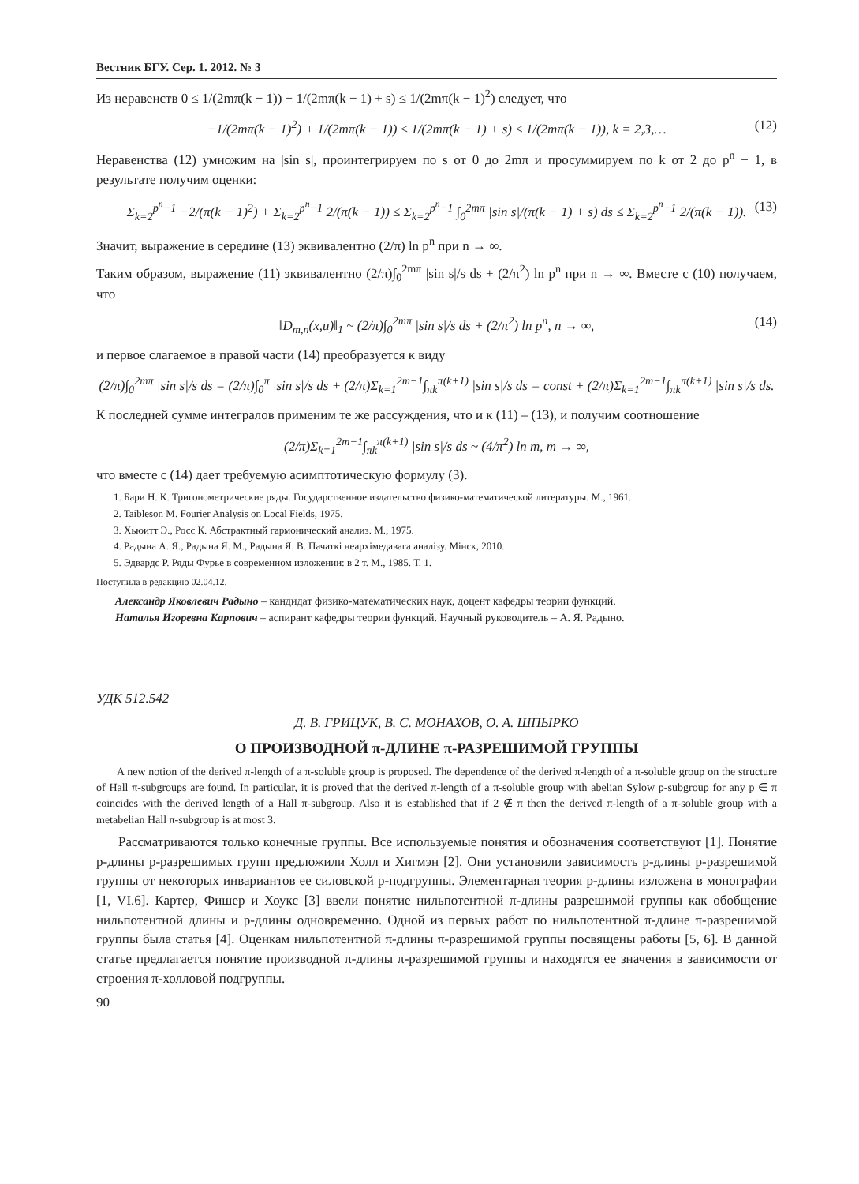Вестник БГУ. Сер. 1. 2012. № 3
Из неравенств 0 ≤ 1/(2mπ(k − 1)) − 1/(2mπ(k − 1) + s) ≤ 1/(2mπ(k − 1)<sup>2</sup>) следует, что
−1/(2mπ(k − 1)<sup>2</sup>) + 1/(2mπ(k − 1)) ≤ 1/(2mπ(k − 1) + s) ≤ 1/(2mπ(k − 1)), k = 2,3,… (12)
Неравенства (12) умножим на |sin s|, проинтегрируем по s от 0 до 2mπ и просуммируем по k от 2 до p<sup>n</sup> − 1, в результате получим оценки:
Σ<sub>k=2</sub><sup>p<sup>n</sup>−1</sup> −2/(π(k − 1)<sup>2</sup>) + Σ<sub>k=2</sub><sup>p<sup>n</sup>−1</sup> 2/(π(k − 1)) ≤ Σ<sub>k=2</sub><sup>p<sup>n</sup>−1</sup> ∫<sub>0</sub><sup>2mπ</sup> |sin s|/(π(k − 1) + s) ds ≤ Σ<sub>k=2</sub><sup>p<sup>n</sup>−1</sup> 2/(π(k − 1)). (13)
Значит, выражение в середине (13) эквивалентно (2/π) ln p<sup>n</sup> при n → ∞.
Таким образом, выражение (11) эквивалентно (2/π)∫<sub>0</sub><sup>2mπ</sup> |sin s|/s ds + (2/π<sup>2</sup>) ln p<sup>n</sup> при n → ∞. Вместе с (10) получаем, что
‖D<sub>m,n</sub>(x,u)‖<sub>1</sub> ~ (2/π)∫<sub>0</sub><sup>2mπ</sup> |sin s|/s ds + (2/π<sup>2</sup>) ln p<sup>n</sup>, n → ∞, (14)
и первое слагаемое в правой части (14) преобразуется к виду
(2/π)∫<sub>0</sub><sup>2mπ</sup> |sin s|/s ds = (2/π)∫<sub>0</sub><sup>π</sup> |sin s|/s ds + (2/π)Σ<sub>k=1</sub><sup>2m−1</sup>∫<sub>πk</sub><sup>π(k+1)</sup> |sin s|/s ds = const + (2/π)Σ<sub>k=1</sub><sup>2m−1</sup>∫<sub>πk</sub><sup>π(k+1)</sup> |sin s|/s ds.
К последней сумме интегралов применим те же рассуждения, что и к (11) – (13), и получим соотношение
(2/π)Σ<sub>k=1</sub><sup>2m−1</sup>∫<sub>πk</sub><sup>π(k+1)</sup> |sin s|/s ds ~ (4/π<sup>2</sup>) ln m, m → ∞,
что вместе с (14) дает требуемую асимптотическую формулу (3).
1. Бари Н. К. Тригонометрические ряды. Государственное издательство физико-математической литературы. М., 1961.
2. Taibleson M. Fourier Analysis on Local Fields, 1975.
3. Хьюитт Э., Росс К. Абстрактный гармонический анализ. М., 1975.
4. Радына А. Я., Радына Я. М., Радына Я. В. Пачаткі неархімедавага аналізу. Мінск, 2010.
5. Эдвардс Р. Ряды Фурье в современном изложении: в 2 т. М., 1985. Т. 1.
Поступила в редакцию 02.04.12.
Александр Яковлевич Радыно – кандидат физико-математических наук, доцент кафедры теории функций.
Наталья Игоревна Карпович – аспирант кафедры теории функций. Научный руководитель – А. Я. Радыно.
УДК 512.542
Д. В. ГРИЦУК, В. С. МОНАХОВ, О. А. ШПЫРКО
О ПРОИЗВОДНОЙ π-ДЛИНЕ π-РАЗРЕШИМОЙ ГРУППЫ
A new notion of the derived π-length of a π-soluble group is proposed. The dependence of the derived π-length of a π-soluble group on the structure of Hall π-subgroups are found. In particular, it is proved that the derived π-length of a π-soluble group with abelian Sylow p-subgroup for any p ∈ π coincides with the derived length of a Hall π-subgroup. Also it is established that if 2 ∉ π then the derived π-length of a π-soluble group with a metabelian Hall π-subgroup is at most 3.
Рассматриваются только конечные группы. Все используемые понятия и обозначения соответствуют [1]. Понятие p-длины p-разрешимых групп предложили Холл и Хигмэн [2]. Они установили зависимость p-длины p-разрешимой группы от некоторых инвариантов ее силовской p-подгруппы. Элементарная теория p-длины изложена в монографии [1, VI.6]. Картер, Фишер и Хоукс [3] ввели понятие нильпотентной π-длины разрешимой группы как обобщение нильпотентной длины и p-длины одновременно. Одной из первых работ по нильпотентной π-длине π-разрешимой группы была статья [4]. Оценкам нильпотентной π-длины π-разрешимой группы посвящены работы [5, 6]. В данной статье предлагается понятие производной π-длины π-разрешимой группы и находятся ее значения в зависимости от строения π-холловой подгруппы.
90